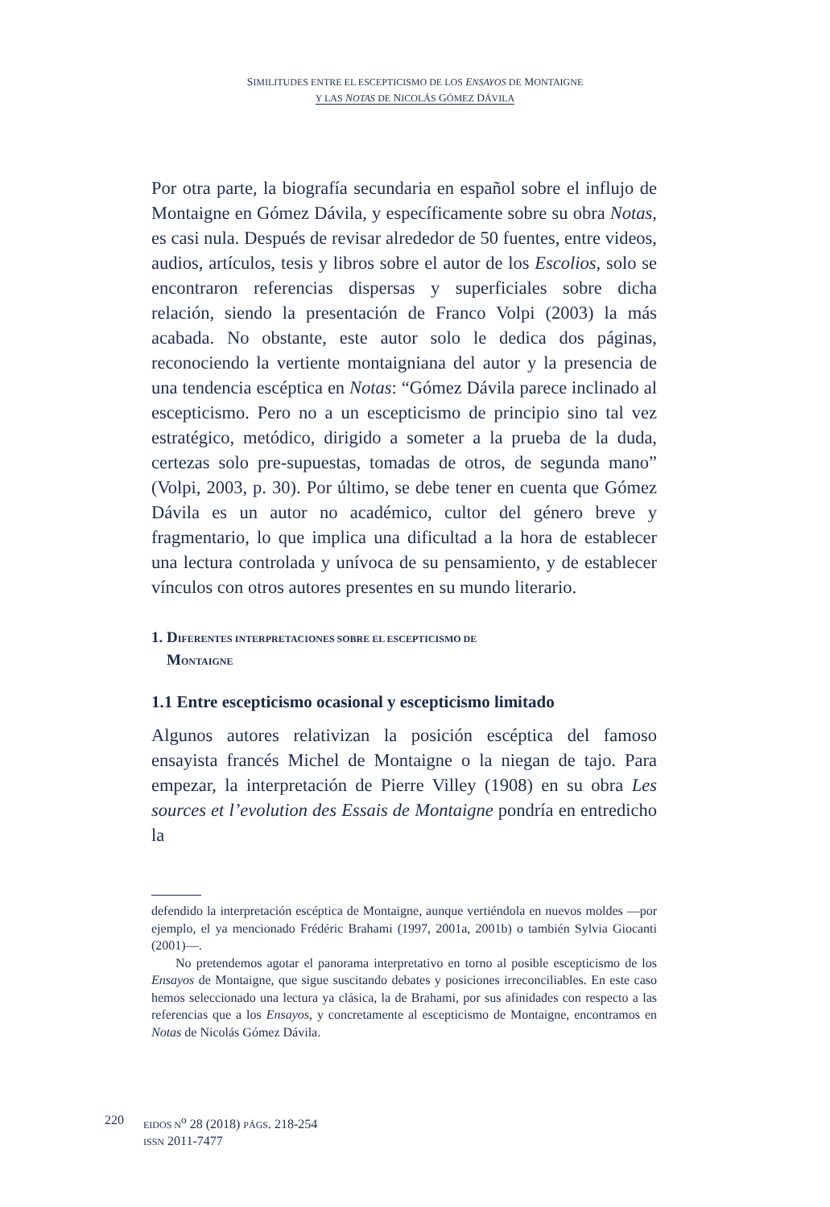SIMILITUDES ENTRE EL ESCEPTICISMO DE LOS ENSAYOS DE MONTAIGNE
Y LAS NOTAS DE NICOLÁS GÓMEZ DÁVILA
Por otra parte, la biografía secundaria en español sobre el influjo de Montaigne en Gómez Dávila, y específicamente sobre su obra Notas, es casi nula. Después de revisar alrededor de 50 fuentes, entre videos, audios, artículos, tesis y libros sobre el autor de los Escolios, solo se encontraron referencias dispersas y superficiales sobre dicha relación, siendo la presentación de Franco Volpi (2003) la más acabada. No obstante, este autor solo le dedica dos páginas, reconociendo la vertiente montaigniana del autor y la presencia de una tendencia escéptica en Notas: “Gómez Dávila parece inclinado al escepticismo. Pero no a un escepticismo de principio sino tal vez estratégico, metódico, dirigido a someter a la prueba de la duda, certezas solo pre-supuestas, tomadas de otros, de segunda mano” (Volpi, 2003, p. 30). Por último, se debe tener en cuenta que Gómez Dávila es un autor no académico, cultor del género breve y fragmentario, lo que implica una dificultad a la hora de establecer una lectura controlada y unívoca de su pensamiento, y de establecer vínculos con otros autores presentes en su mundo literario.
1. DIFERENTES INTERPRETACIONES SOBRE EL ESCEPTICISMO DE
MONTAIGNE
1.1 Entre escepticismo ocasional y escepticismo limitado
Algunos autores relativizan la posición escéptica del famoso ensayista francés Michel de Montaigne o la niegan de tajo. Para empezar, la interpretación de Pierre Villey (1908) en su obra Les sources et l’evolution des Essais de Montaigne pondría en entredicho la
defendido la interpretación escéptica de Montaigne, aunque vertiéndola en nuevos moldes —por ejemplo, el ya mencionado Frédéric Brahami (1997, 2001a, 2001b) o también Sylvia Giocanti (2001)—.
No pretendemos agotar el panorama interpretativo en torno al posible escepticismo de los Ensayos de Montaigne, que sigue suscitando debates y posiciones irreconciliables. En este caso hemos seleccionado una lectura ya clásica, la de Brahami, por sus afinidades con respecto a las referencias que a los Ensayos, y concretamente al escepticismo de Montaigne, encontramos en Notas de Nicolás Gómez Dávila.
220
EIDOS N<sup>o</sup> 28 (2018) PÁGS. 218-254
ISSN 2011-7477